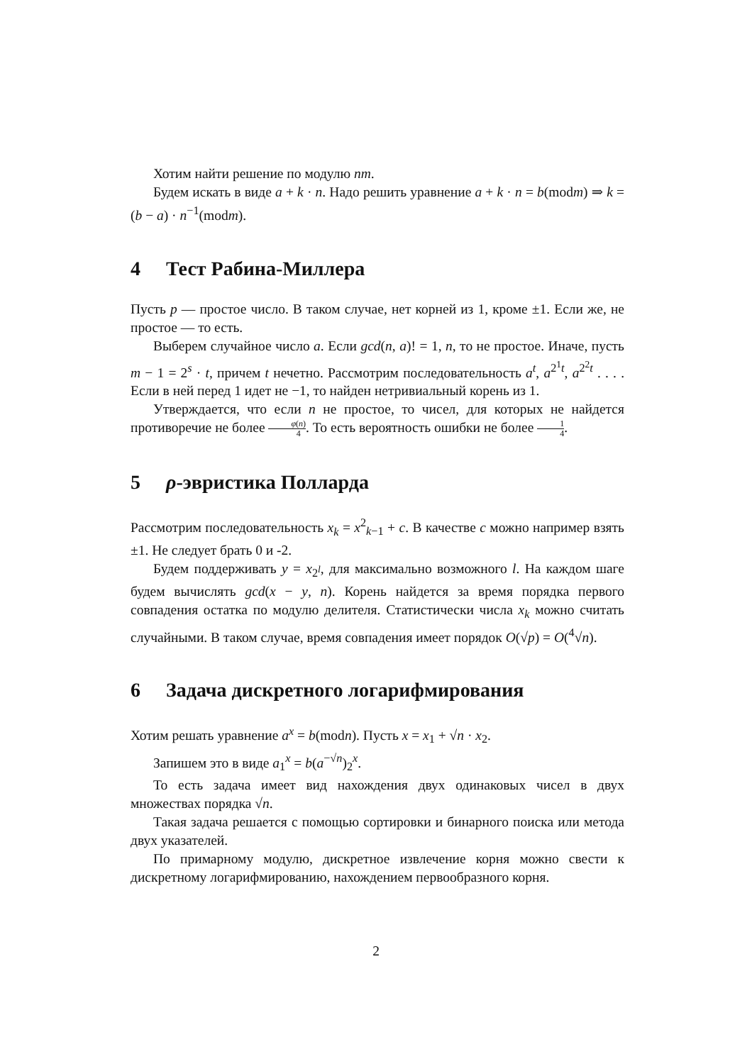Хотим найти решение по модулю nm.
Будем искать в виде a + k · n. Надо решить уравнение a + k · n = b(modm) ⇒ k = (b − a) · n<sup>−1</sup>(modm).
4 Тест Рабина-Миллера
Пусть p — простое число. В таком случае, нет корней из 1, кроме ±1. Если же, не простое — то есть.
Выберем случайное число a. Если gcd(n, a)! = 1, n, то не простое. Иначе, пусть m − 1 = 2<sup>s</sup> · t, причем t нечетно. Рассмотрим последовательность a<sup>t</sup>, a<sup>2<sup>1</sup>t</sup>, a<sup>2<sup>2</sup>t</sup> . . . . Если в ней перед 1 идет не −1, то найден нетривиальный корень из 1.
Утверждается, что если n не простое, то чисел, для которых не найдется противоречие не более φ(n) 4. То есть вероятность ошибки не более 1 4.
5 ρ-эвристика Полларда
Рассмотрим последовательность x<sub>k</sub> = x<sup>2</sup><sub>k−1</sub> + c. В качестве c можно например взять ±1. Не следует брать 0 и -2.
Будем поддерживать y = x<sub>2<sup>l</sup></sub>, для максимально возможного l. На каждом шаге будем вычислять gcd(x − y, n). Корень найдется за время порядка первого совпадения остатка по модулю делителя. Статистически числа x<sub>k</sub> можно считать случайными. В таком случае, время совпадения имеет порядок O(√p) = O(<sup>4</sup>√n).
6 Задача дискретного логарифмирования
Хотим решать уравнение a<sup>x</sup> = b(modn). Пусть x = x<sub>1</sub> + √n · x<sub>2</sub>.
Запишем это в виде a<sub>1</sub><sup>x</sup> = b(a<sup>−√n</sup>)<sub>2</sub><sup>x</sup>.
То есть задача имеет вид нахождения двух одинаковых чисел в двух множествах порядка √n.
Такая задача решается с помощью сортировки и бинарного поиска или метода двух указателей.
По примарному модулю, дискретное извлечение корня можно свести к дискретному логарифмированию, нахождением первообразного корня.
2